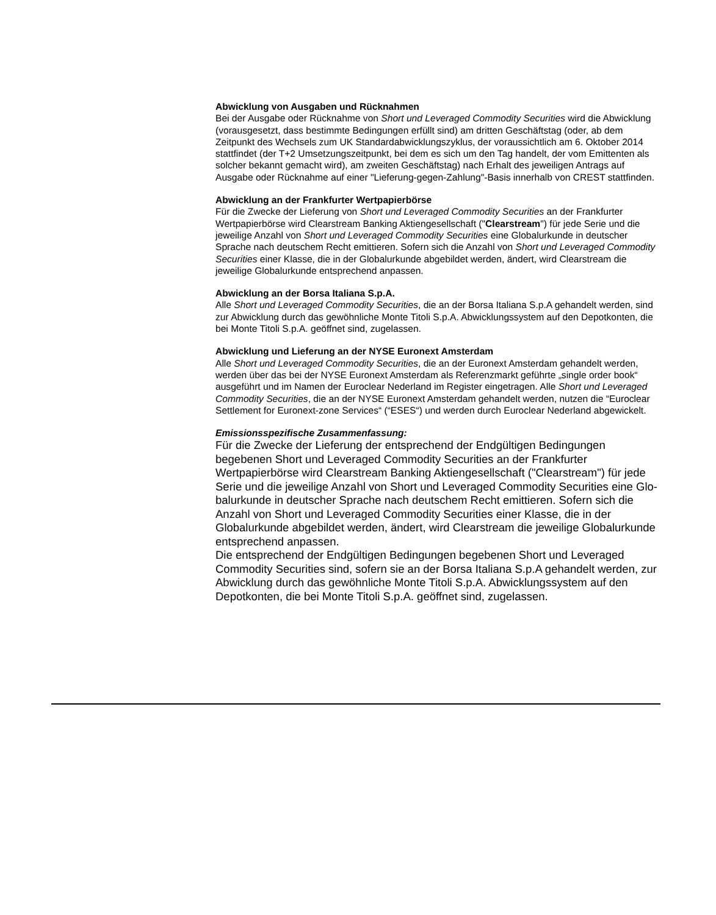Abwicklung von Ausgaben und Rücknahmen
Bei der Ausgabe oder Rücknahme von Short und Leveraged Commodity Securities wird die Abwicklung (vorausgesetzt, dass bestimmte Bedingungen erfüllt sind) am dritten Geschäftstag (oder, ab dem Zeitpunkt des Wechsels zum UK Standardabwicklungszyklus, der voraussichtlich am 6. Oktober 2014 stattfindet (der T+2 Umsetzungszeitpunkt, bei dem es sich um den Tag handelt, der vom Emittenten als solcher bekannt gemacht wird), am zweiten Geschäftstag) nach Erhalt des jeweiligen Antrags auf Ausgabe oder Rücknahme auf einer "Lieferung-gegen-Zahlung"-Basis innerhalb von CREST stattfinden.
Abwicklung an der Frankfurter Wertpapierbörse
Für die Zwecke der Lieferung von Short und Leveraged Commodity Securities an der Frankfurter Wertpapierbörse wird Clearstream Banking Aktiengesellschaft ("Clearstream") für jede Serie und die jeweilige Anzahl von Short und Leveraged Commodity Securities eine Globalurkunde in deutscher Sprache nach deutschem Recht emittieren. Sofern sich die Anzahl von Short und Leveraged Commodity Securities einer Klasse, die in der Globalurkunde abgebildet werden, ändert, wird Clearstream die jeweilige Globalurkunde entsprechend anpassen.
Abwicklung an der Borsa Italiana S.p.A.
Alle Short und Leveraged Commodity Securities, die an der Borsa Italiana S.p.A gehandelt werden, sind zur Abwicklung durch das gewöhnliche Monte Titoli S.p.A. Abwicklungssystem auf den Depotkonten, die bei Monte Titoli S.p.A. geöffnet sind, zugelassen.
Abwicklung und Lieferung an der NYSE Euronext Amsterdam
Alle Short und Leveraged Commodity Securities, die an der Euronext Amsterdam gehandelt werden, werden über das bei der NYSE Euronext Amsterdam als Referenzmarkt geführte „single order book“ ausgeführt und im Namen der Euroclear Nederland im Register eingetragen. Alle Short und Leveraged Commodity Securities, die an der NYSE Euronext Amsterdam gehandelt werden, nutzen die “Euroclear Settlement for Euronext-zone Services“ (“ESES“) und werden durch Euroclear Nederland abgewickelt.
Emissionsspezifische Zusammenfassung:
Für die Zwecke der Lieferung der entsprechend der Endgültigen Bedingungen begebenen Short und Leveraged Commodity Securities an der Frankfurter Wertpapierbörse wird Clearstream Banking Aktiengesellschaft ("Clearstream") für jede Serie und die jeweilige Anzahl von Short und Leveraged Commodity Securities eine Glo-balurkunde in deutscher Sprache nach deutschem Recht emittieren. Sofern sich die Anzahl von Short und Leveraged Commodity Securities einer Klasse, die in der Globalurkunde abgebildet werden, ändert, wird Clearstream die jeweilige Globalurkunde entsprechend anpassen.
Die entsprechend der Endgültigen Bedingungen begebenen Short und Leveraged Commodity Securities sind, sofern sie an der Borsa Italiana S.p.A gehandelt werden, zur Abwicklung durch das gewöhnliche Monte Titoli S.p.A. Abwicklungssystem auf den Depotkonten, die bei Monte Titoli S.p.A. geöffnet sind, zugelassen.